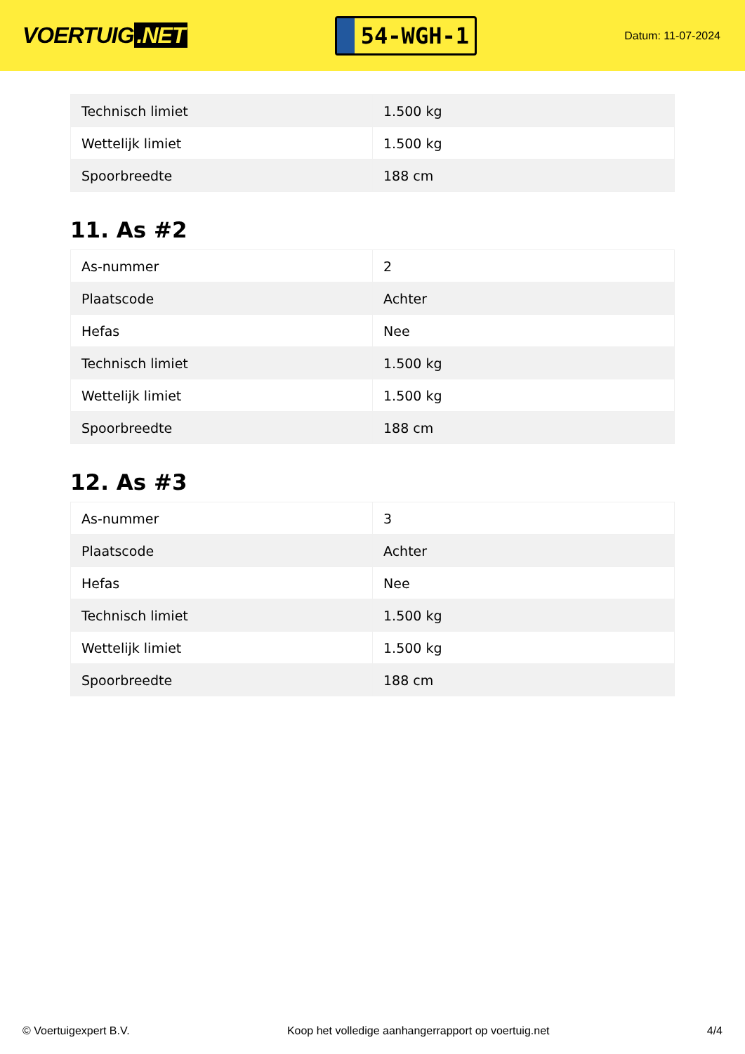VOERTUIG.NET
54-WGH-1
Datum: 11-07-2024
| Technisch limiet | 1.500 kg |
| Wettelijk limiet | 1.500 kg |
| Spoorbreedte | 188 cm |
11. As #2
| As-nummer | 2 |
| Plaatscode | Achter |
| Hefas | Nee |
| Technisch limiet | 1.500 kg |
| Wettelijk limiet | 1.500 kg |
| Spoorbreedte | 188 cm |
12. As #3
| As-nummer | 3 |
| Plaatscode | Achter |
| Hefas | Nee |
| Technisch limiet | 1.500 kg |
| Wettelijk limiet | 1.500 kg |
| Spoorbreedte | 188 cm |
© Voertuigexpert B.V. Koop het volledige aanhangerrapport op voertuig.net 4/4